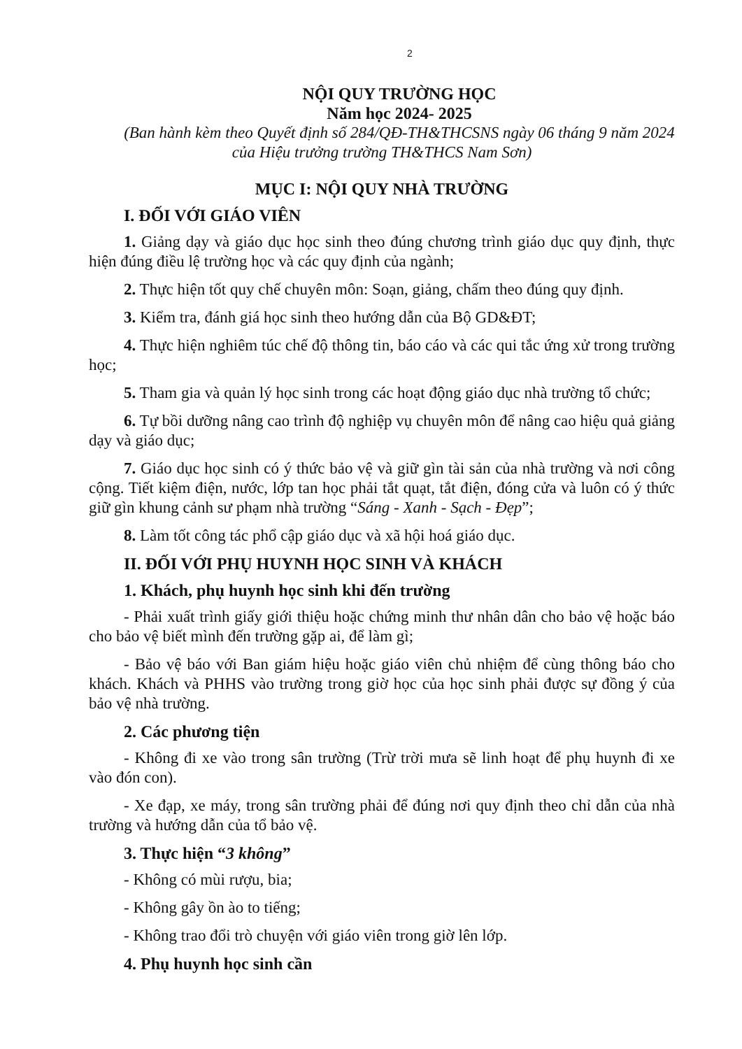2
NỘI QUY TRƯỜNG HỌC
Năm học 2024- 2025
(Ban hành kèm theo Quyết định số 284/QĐ-TH&THCSNS ngày 06 tháng 9 năm 2024 của Hiệu trưởng trường TH&THCS Nam Sơn)
MỤC I: NỘI QUY NHÀ TRƯỜNG
I. ĐỐI VỚI GIÁO VIÊN
1. Giảng dạy và giáo dục học sinh theo đúng chương trình giáo dục quy định, thực hiện đúng điều lệ trường học và các quy định của ngành;
2. Thực hiện tốt quy chế chuyên môn: Soạn, giảng, chấm theo đúng quy định.
3. Kiểm tra, đánh giá học sinh theo hướng dẫn của Bộ GD&ĐT;
4. Thực hiện nghiêm túc chế độ thông tin, báo cáo và các qui tắc ứng xử trong trường học;
5. Tham gia và quản lý học sinh trong các hoạt động giáo dục nhà trường tổ chức;
6. Tự bồi dưỡng nâng cao trình độ nghiệp vụ chuyên môn để nâng cao hiệu quả giảng dạy và giáo dục;
7. Giáo dục học sinh có ý thức bảo vệ và giữ gìn tài sản của nhà trường và nơi công cộng. Tiết kiệm điện, nước, lớp tan học phải tắt quạt, tắt điện, đóng cửa và luôn có ý thức giữ gìn khung cảnh sư phạm nhà trường “Sáng - Xanh - Sạch - Đẹp”;
8. Làm tốt công tác phổ cập giáo dục và xã hội hoá giáo dục.
II. ĐỐI VỚI PHỤ HUYNH HỌC SINH VÀ KHÁCH
1. Khách, phụ huynh học sinh khi đến trường
- Phải xuất trình giấy giới thiệu hoặc chứng minh thư nhân dân cho bảo vệ hoặc báo cho bảo vệ biết mình đến trường gặp ai, để làm gì;
- Bảo vệ báo với Ban giám hiệu hoặc giáo viên chủ nhiệm để cùng thông báo cho khách. Khách và PHHS vào trường trong giờ học của học sinh phải được sự đồng ý của bảo vệ nhà trường.
2. Các phương tiện
- Không đi xe vào trong sân trường (Trừ trời mưa sẽ linh hoạt để phụ huynh đi xe vào đón con).
- Xe đạp, xe máy, trong sân trường phải để đúng nơi quy định theo chỉ dẫn của nhà trường và hướng dẫn của tổ bảo vệ.
3. Thực hiện “3 không”
- Không có mùi rượu, bia;
- Không gây ồn ào to tiếng;
- Không trao đổi trò chuyện với giáo viên trong giờ lên lớp.
4. Phụ huynh học sinh cần